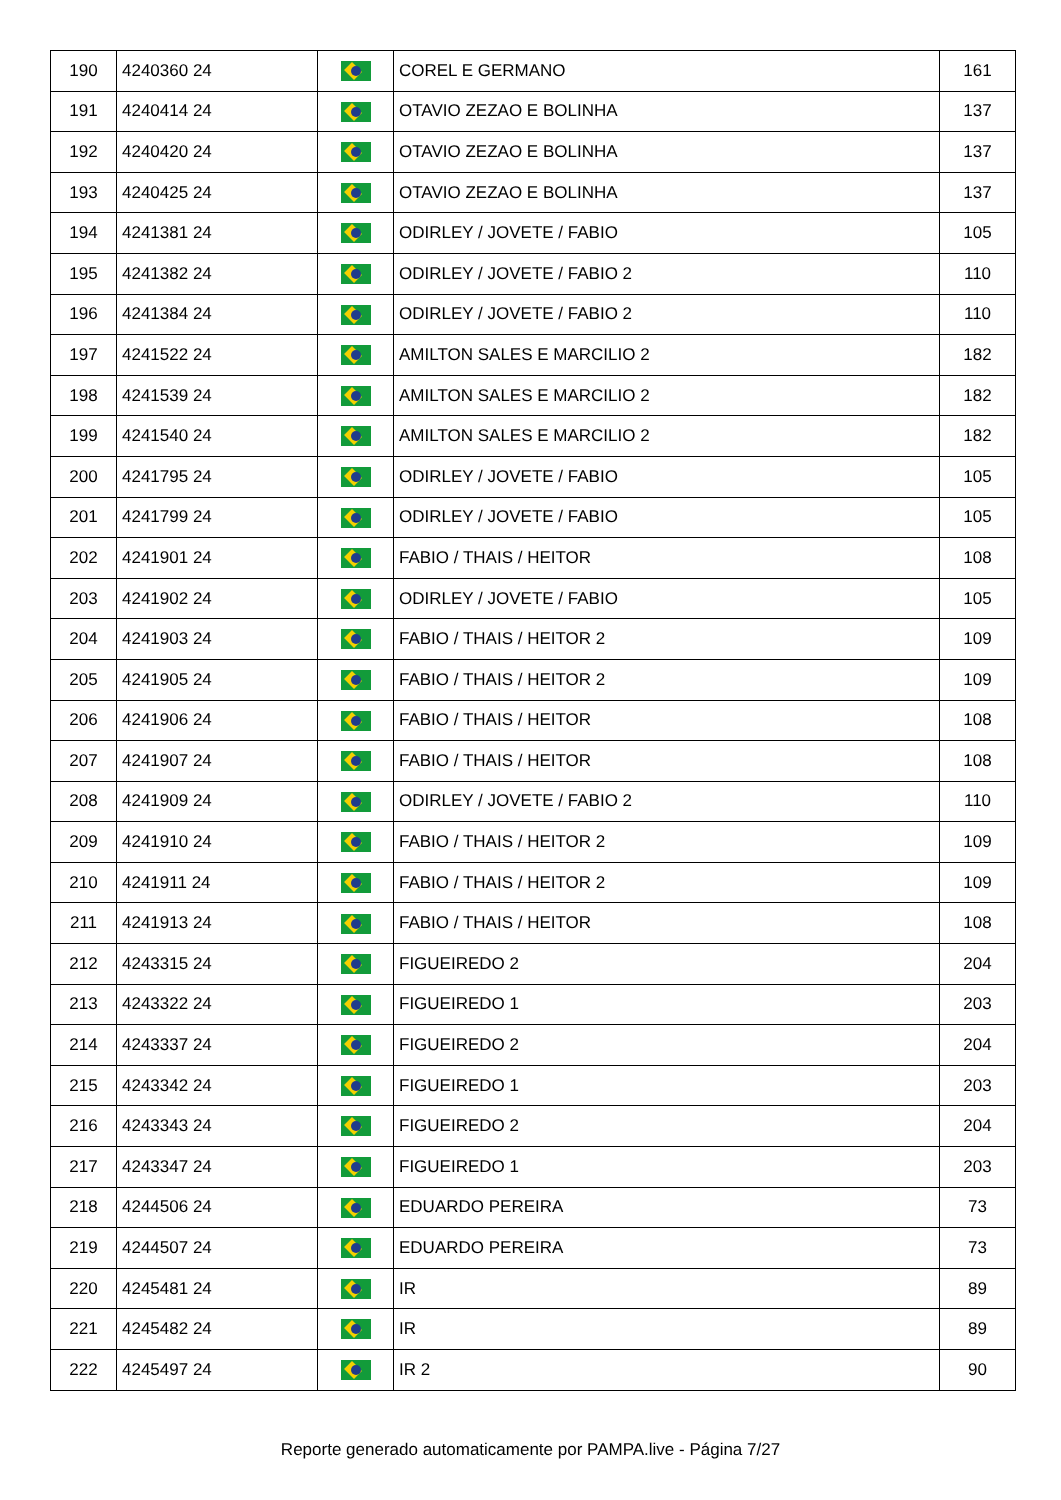| 190 | 4240360 24 | | COREL E GERMANO | 161 |
| 191 | 4240414 24 | | OTAVIO ZEZAO E BOLINHA | 137 |
| 192 | 4240420 24 | | OTAVIO ZEZAO E BOLINHA | 137 |
| 193 | 4240425 24 | | OTAVIO ZEZAO E BOLINHA | 137 |
| 194 | 4241381 24 | | ODIRLEY / JOVETE / FABIO | 105 |
| 195 | 4241382 24 | | ODIRLEY / JOVETE / FABIO 2 | 110 |
| 196 | 4241384 24 | | ODIRLEY / JOVETE / FABIO 2 | 110 |
| 197 | 4241522 24 | | AMILTON SALES E MARCILIO 2 | 182 |
| 198 | 4241539 24 | | AMILTON SALES E MARCILIO 2 | 182 |
| 199 | 4241540 24 | | AMILTON SALES E MARCILIO 2 | 182 |
| 200 | 4241795 24 | | ODIRLEY / JOVETE / FABIO | 105 |
| 201 | 4241799 24 | | ODIRLEY / JOVETE / FABIO | 105 |
| 202 | 4241901 24 | | FABIO / THAIS / HEITOR | 108 |
| 203 | 4241902 24 | | ODIRLEY / JOVETE / FABIO | 105 |
| 204 | 4241903 24 | | FABIO / THAIS / HEITOR 2 | 109 |
| 205 | 4241905 24 | | FABIO / THAIS / HEITOR 2 | 109 |
| 206 | 4241906 24 | | FABIO / THAIS / HEITOR | 108 |
| 207 | 4241907 24 | | FABIO / THAIS / HEITOR | 108 |
| 208 | 4241909 24 | | ODIRLEY / JOVETE / FABIO 2 | 110 |
| 209 | 4241910 24 | | FABIO / THAIS / HEITOR 2 | 109 |
| 210 | 4241911 24 | | FABIO / THAIS / HEITOR 2 | 109 |
| 211 | 4241913 24 | | FABIO / THAIS / HEITOR | 108 |
| 212 | 4243315 24 | | FIGUEIREDO 2 | 204 |
| 213 | 4243322 24 | | FIGUEIREDO 1 | 203 |
| 214 | 4243337 24 | | FIGUEIREDO 2 | 204 |
| 215 | 4243342 24 | | FIGUEIREDO 1 | 203 |
| 216 | 4243343 24 | | FIGUEIREDO 2 | 204 |
| 217 | 4243347 24 | | FIGUEIREDO 1 | 203 |
| 218 | 4244506 24 | | EDUARDO PEREIRA | 73 |
| 219 | 4244507 24 | | EDUARDO PEREIRA | 73 |
| 220 | 4245481 24 | | IR | 89 |
| 221 | 4245482 24 | | IR | 89 |
| 222 | 4245497 24 | | IR 2 | 90 |
Reporte generado automaticamente por PAMPA.live - Página 7/27